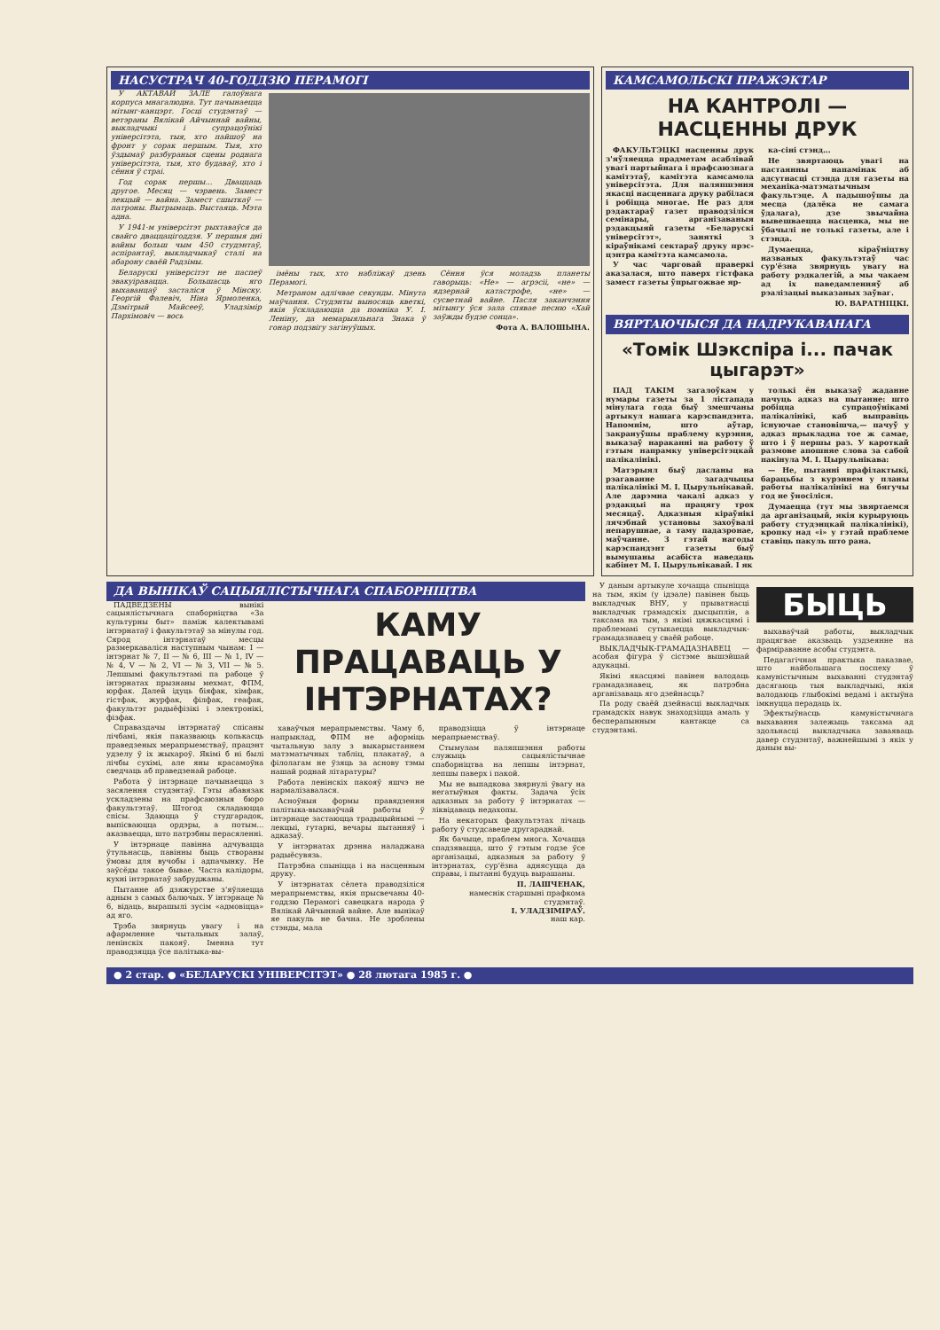НАСУСТРАЧ 40-ГОДДЗЮ ПЕРАМОГІ
У АКТАВАЙ ЗАЛЕ галоўнага корпуса мнагалюдна. Тут пачынаецца мітынг-канцэрт. Госці студэнтаў — ветэраны Вялікай Айчыннай вайны, выкладчыкі і супрацоўнікі універсітэта, тыя, хто пайшоў на фронт у сорак першым. Тыя, хто ўздымаў разбураныя сцены роднага універсітэта, тыя, хто будаваў, хто і сёння ў страі.
Год сорак першы... Дваццаць другое. Месяц — чэрвень. Замест лекцый — вайна. Замест сшыткаў — патроны. Вытрымаць. Выстаяць. Мэта адна.
У 1941-м універсітэт рыхтаваўся да свайго дваццацігоддзя. У першыя дні вайны больш чым 450 студэнтаў, аспірантаў, выкладчыкаў сталі на абарону сваёй Радзімы.
Беларускі універсітэт не паспеў эвакуіравацца. Большасць яго выхаванцаў засталіся ў Мінску. Георгій Фалевіч, Ніна Ярмоленка, Дзмітрый Майсееў, Уладзімір Пархімовіч — вось
імёны тых, хто набліжаў дзень Перамогі.
Метраном адлічвае секунды. Мінута маўчання. Студэнты выносяць кветкі, якія ўскладаюцца да помніка У. І. Леніну, да мемарыяльнага Знака ў гонар подзвігу загінуўшых.
Сёння ўся моладзь планеты гаворыць: «Не» — агрэсіі, «не» — ядзернай катастрофе, «не» — сусветнай вайне. Пасля заканчэння мітынгу ўся зала спявае песню «Хай заўжды будзе сонца».
Фота А. ВАЛОШЫНА.
КАМСАМОЛЬСКІ ПРАЖЭКТАР
НА КАНТРОЛІ — НАСЦЕННЫ ДРУК
ФАКУЛЬТЭЦКІ насценны друк з'яўляецца прадметам асаблівай увагі партыйнага і прафсаюзнага камітэтаў, камітэта камсамола універсітэта. Для паляпшэння якасці насценнага друку рабілася і робіцца многае. Не раз для рэдактараў газет праводзіліся семінары, арганізаваныя рэдакцыяй газеты «Беларускі універсітэт», заняткі з кіраўнікамі сектараў друку прэс-цэнтра камітэта камсамола.
У час чарговай праверкі аказалася, што паверх гістфака замест газеты ўпрыгожвае яр-
ка-сіні стэнд...
Не звяртаюць увагі на пастаянны напамінак аб адсутнасці стэнда для газеты на механіка-матэматычным факультэце. А падышоўшы да месца (далёка не самага ўдалага), дзе звычайна вывешваецца насценка, мы не ўбачылі не толькі газеты, але і стэнда.
Думаецца, кіраўніцтву названых факультэтаў час сур'ёзна звярнуць увагу на работу рэдкалегій, а мы чакаем ад іх паведамленняў аб рэалізацыі выказаных заўваг.
Ю. ВАРАТНІЦКІ.
ВЯРТАЮЧЫСЯ ДА НАДРУКАВАНАГА
«Томік Шэкспіра і... пачак цыгарэт»
ПАД ТАКІМ загалоўкам у нумары газеты за 1 лістапада мінулага года быў змешчаны артыкул нашага карэспандэнта. Напомнім, што аўтар, закрануўшы праблему курэння, выказаў нараканні на работу ў гэтым напрамку універсітэцкай палікалінікі.
Матэрыял быў дасланы на рэагаванне загадчыцы палікалінікі М. І. Цырульнікавай. Але дарэмна чакалі адказ у рэдакцыі на працягу трох месяцаў. Адказныя кіраўнікі лячэбнай установы захоўвалі непарушнае, а таму падазронае, маўчанне. З гэтай нагоды карэспандэнт газеты быў вымушаны асабіста наведаць кабінет М. І. Цырульнікавай. І як
толькі ён выказаў жаданне пачуць адказ на пытанне: што робіцца супрацоўнікамі палікалінікі, каб выправіць існуючае становішча,— пачуў у адказ прыкладна тое ж самае, што і ў першы раз. У кароткай размове апошняе слова за сабой пакінула М. І. Цырульнікава:
— Не, пытанні прафілактыкі, барацьбы з курэннем у планы работы палікалінікі на бягучы год не ўносіліся.
Думаецца (тут мы звяртаемся да арганізацый, якія курыруюць работу студэнцкай палікалінікі), кропку над «і» у гэтай праблеме ставіць пакуль што рана.
ДА ВЫНІКАЎ САЦЫЯЛІСТЫЧНАГА СПАБОРНІЦТВА
ПАДВЕДЗЕНЫ вынікі сацыялістычнага спаборніцтва «За культурны быт» паміж калектывамі інтэрнатаў і факультэтаў за мінулы год. Сярод інтэрнатаў месцы размеркаваліся наступным чынам: I — інтэрнат № 7, II — № 6, III — № 1, IV — № 4, V — № 2, VI — № 3, VII — № 5. Лепшымі факультэтамі па рабоце ў інтэрнатах прызнаны мехмат, ФПМ, юрфак. Далей ідуць біяфак, хімфак, гістфак, журфак, філфак, геафак, факультэт радыёфізікі і электронікі, фізфак.
Справаздачы інтэрнатаў спісаны лічбамі, якія паказваюць колькасць праведзеных мерапрыемстваў, працэнт удзелу ў іх жыхароў. Якімі б ні былі лічбы сухімі, але яны красамоўна сведчаць аб праведзенай рабоце.
Работа ў інтэрнаце пачынаецца з засялення студэнтаў. Гэты абавязак ускладзены на прафсаюзныя бюро факультэтаў. Штогод складаюцца спісы. Здаюцца ў студгарадок, выпісваюцца ордэры, а потым... аказваецца, што патрэбны перасяленні.
У інтэрнаце павінна адчувацца ўтульнасць, павінны быць створаны ўмовы для вучобы і адпачынку. Не заўсёды такое бывае. Часта калідоры, кухні інтэрнатаў забруджаны.
Пытанне аб дзяжурстве з'яўляецца адным з самых балючых. У інтэрнаце № 6, відаць, вырашылі зусім «адмовіцца» ад яго.
Трэба звярнуць увагу і на афармленне чытальных залаў, ленінскіх пакояў. Іменна тут праводзяцца ўсе палітыка-вы-
КАМУ ПРАЦАВАЦЬ У ІНТЭРНАТАХ?
хаваўчыя мерапрыемствы. Чаму б, напрыклад, ФПМ не аформіць чытальную залу з выкарыстаннем матэматычных табліц, плакатаў, а філолагам не ўзяць за аснову тэмы нашай роднай літаратуры?
Работа ленінскіх пакояў яшчэ не нармалізавалася.
Асноўныя формы правядзення палітыка-выхаваўчай работы ў інтэрнаце застаюцца традыцыйнымі — лекцыі, гутаркі, вечары пытанняў і адказаў.
У інтэрнатах дрэнна наладжана радыёсувязь.
Патрэбна спыніцца і на насценным друку.
У інтэрнатах сёлета праводзіліся мерапрыемствы, якія прысвечаны 40-годдзю Перамогі савецкага народа ў Вялікай Айчыннай вайне. Але вынікаў яе пакуль не бачна. Не зроблены стэнды, мала
праводзіцца ў інтэрнаце мерапрыемстваў.
Стымулам паляпшэння работы служыць сацыялістычнае спаборніцтва на лепшы інтэрнат, лепшы паверх і пакой.
Мы не выпадкова звярнулі ўвагу на негатыўныя факты. Задача ўсіх адказных за работу ў інтэрнатах — ліквідаваць недахопы.
На некаторых факультэтах лічаць работу ў студсавеце другараднай.
Як бачыце, праблем многа. Хочацца спадзявацца, што ў гэтым годзе ўсе арганізацыі, адказныя за работу ў інтэрнатах, сур'ёзна аднясуцца да справы, і пытанні будуць вырашаны.
П. ЛАШЧЕНАК,
намеснік старшыні прафкома студэнтаў.
І. УЛАДЗІМІРАЎ.
наш кар.
У даным артыкуле хочацца спыніцца на тым, якім (у ідэале) павінен быць выкладчык ВНУ, у прыватнасці выкладчык грамадскіх дысцыплін, а таксама на тым, з якімі цяжкасцямі і праблемамі сутыкаецца выкладчык-грамадазнавец у сваёй рабоце.
ВЫКЛАДЧЫК-ГРАМАДАЗНАВЕЦ — асобая фігура ў сістэме вышэйшай адукацыі.
Якімі якасцямі павінен валодаць грамадазнавец, як патрэбна арганізаваць яго дзейнасць?
Па роду сваёй дзейнасці выкладчык грамадскіх навук знаходзіцца амаль у бесперапынным кантакце са студэнтамі.
БЫЦЬ
выхаваўчай работы, выкладчык працягвае аказваць уздзеянне на фарміраванне асобы студэнта.
Педагагічная практыка паказвае, што найбольшага поспеху ў камуністычным выхаванні студэнтаў дасягаюць тыя выкладчыкі, якія валодаюць глыбокімі ведамі і актыўна імкнуцца перадаць іх.
Эфектыўнасць камуністычнага выхавання залежыць таксама ад здольнасці выкладчыка заваяваць давер студэнтаў, важнейшымі з якіх у даным вы-
● 2 стар. ● «БЕЛАРУСКІ УНІВЕРСІТЭТ» ● 28 лютага 1985 г. ●